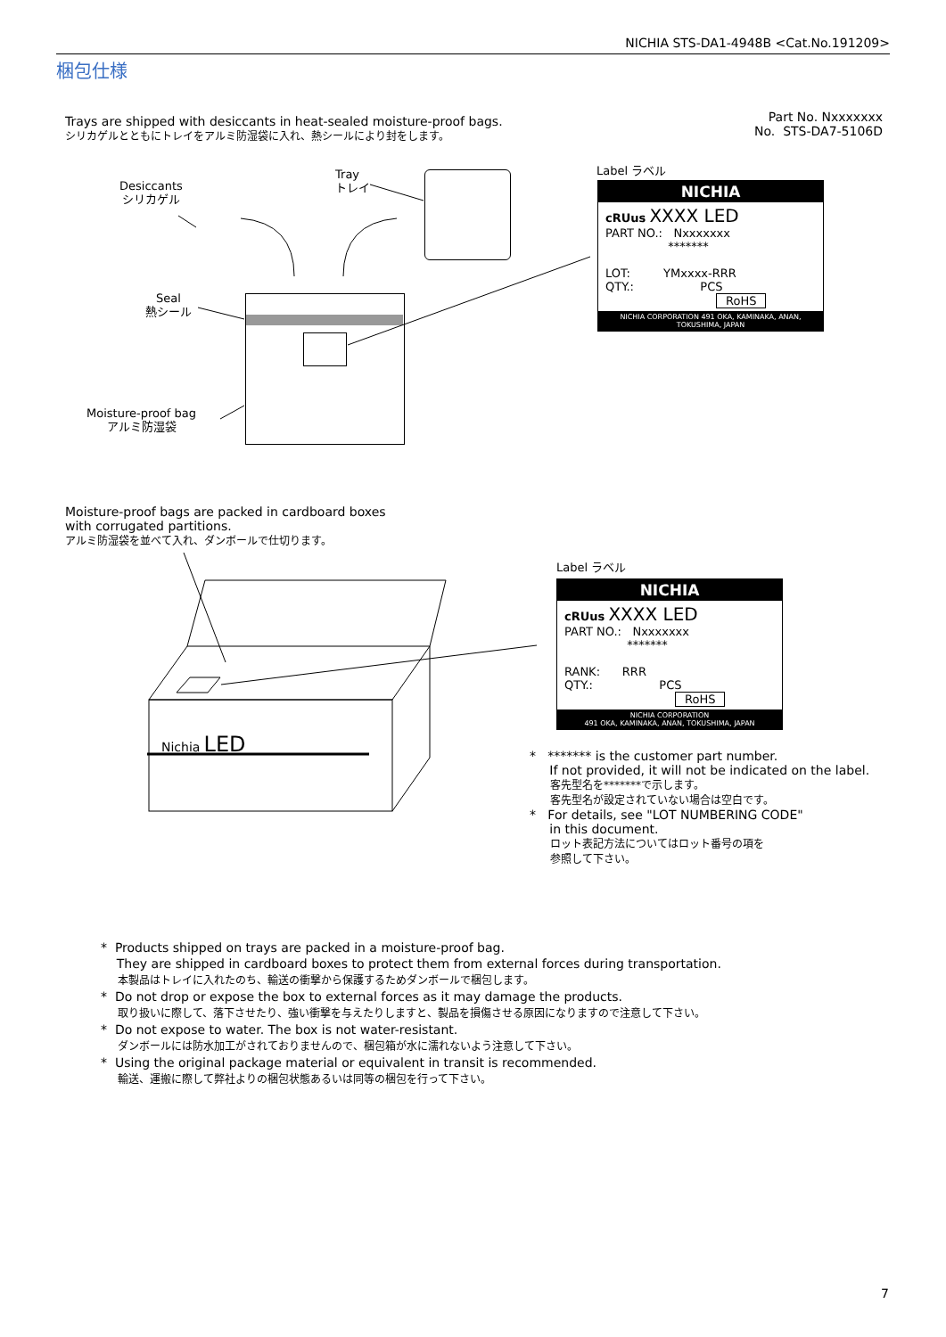NICHIA STS-DA1-4948B <Cat.No.191209>
梱包仕様
Trays are shipped with desiccants in heat-sealed moisture-proof bags.
シリカゲルとともにトレイをアルミ防湿袋に入れ、熱シールにより封をします。
Part No. Nxxxxxxx
No. STS-DA7-5106D
Desiccants
シリカゲル
Tray
トレイ
Seal
熱シール
Moisture-proof bag
アルミ防湿袋
Nichia LED
Label ラベル
NICHIA
cRUus XXXX LED
PART NO.: Nxxxxxxx
*******
LOT: YMxxxx-RRR
QTY.: PCS
RoHS
NICHIA CORPORATION 491 OKA, KAMINAKA, ANAN, TOKUSHIMA, JAPAN
Moisture-proof bags are packed in cardboard boxes
with corrugated partitions.
アルミ防湿袋を並べて入れ、ダンボールで仕切ります。
Label ラベル
NICHIA
cRUus XXXX LED
PART NO.: Nxxxxxxx
*******
RANK: RRR
QTY.: PCS
RoHS
NICHIA CORPORATION
491 OKA, KAMINAKA, ANAN, TOKUSHIMA, JAPAN
* ******* is the customer part number.
If not provided, it will not be indicated on the label.
客先型名を*******で示します。
客先型名が設定されていない場合は空白です。
* For details, see "LOT NUMBERING CODE"
in this document.
ロット表記方法についてはロット番号の項を
参照して下さい。
* Products shipped on trays are packed in a moisture-proof bag.
They are shipped in cardboard boxes to protect them from external forces during transportation.
本製品はトレイに入れたのち、輸送の衝撃から保護するためダンボールで梱包します。
* Do not drop or expose the box to external forces as it may damage the products.
取り扱いに際して、落下させたり、強い衝撃を与えたりしますと、製品を損傷させる原因になりますので注意して下さい。
* Do not expose to water. The box is not water-resistant.
ダンボールには防水加工がされておりませんので、梱包箱が水に濡れないよう注意して下さい。
* Using the original package material or equivalent in transit is recommended.
輸送、運搬に際して弊社よりの梱包状態あるいは同等の梱包を行って下さい。
7